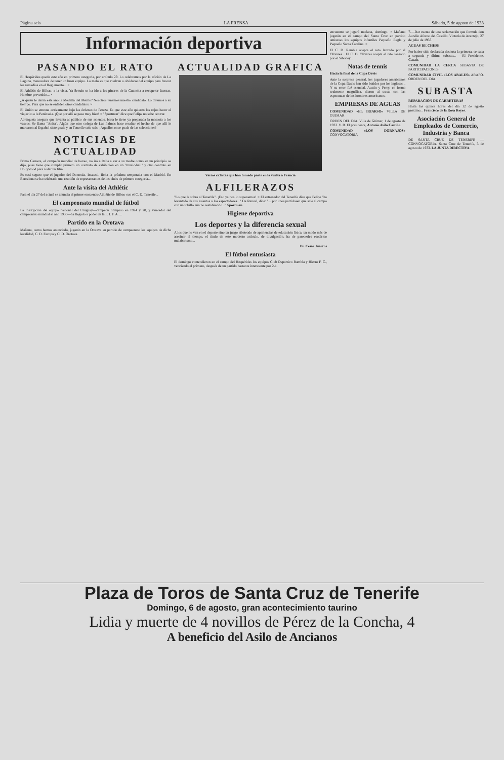Página seis LA PRENSA Sábado, 5 de agosto de 1933
Información deportiva
PASANDO EL RATO
El Hespérides queda este año en primera categoría, por artículo 29. Lo celebramos por la afición de La Laguna, merecedora de tener un buen equipo. Lo malo es que vuelvan a olvidarse del equipo para buscar los remedios en el Reglamento... ×
El Athlétic de Bilbao, a la vista. Ya Semán se ha ido a los pinares de la Guancha a recuperar fuerzas. Hombre prevenido... ×
¿A quién le darán este año la Medalla del Mérito? Nosotros tenemos nuestro candidato. Lo diremos a su tiempo. Para que no se enfaden otros candidatos. ×
El Unión se entrena activamente bajo las órdenes de Peraza. Es que este año quieren los rojos hacer el viajecito a la Península. ¡Que por allí se pasa muy bien! × "Sportman" dice que Felipe no sabe centrar.
Abrisqueta asegura que levanta al público de sus asientos. Iceta le tiene ya preparada la mascota a los vascos. Se llama "Anita". Algún que otro colega de Las Palmas hace resaltar el hecho de que allí le marcaron al Español siete goals y en Tenerife solo seis. ¡Aquellos once goals de las selecciones!
NOTICIAS DE ACTUALIDAD
Primo Carnera, el campeón mundial de boxeo, no irá a Italia a ver a su madre como en un principio se dijo, pues tiene que cumplir primero un contrato de exhibición en un "music-hall" y otro contrato en Hollywood para rodar un film...
Es casi seguro que el jugador del Donostia, Insausti, ficha la próxima temporada con el Madrid. En Barcelona se ha celebrado una reunión de representantes de los clubs de primera categoría...
Ante la visita del Athlétic
Para el día 27 del actual se anuncia el primer encuentro Athlétic de Bilbao con el C. D. Tenerife...
El campeonato mundial de fútbol
La inscripción del equipo nacional del Uruguay—campeón olímpico en 1924 y 28, y vencedor del campeonato mundial el año 1930—ha llegado a poder de la F. I. F. A. ...
Partido en la Orotava
Mañana, como hemos anunciado, jugarán en la Orotava en partido de campeonato los equipos de dicha localidad, C. D. Europa y C. D. Orotava.
ACTUALIDAD GRAFICA
Varios ciclistas que han tomado parte en la vuelta a Francia
ALFILERAZOS
"Lo que le sobra al Tenerife". ¡Eso ya nos lo suponemos! × El entrenador del Tenerife dice que Felipe "ha levantado de sus asientos a los espectadores..." De Rancel, dice: "... por unos partidosen que sale al campo con un tobillo aún no restablecido..." Sportman
Higiene deportiva
Los deportes y la diferencia sexual
A los que no ven en el deporte sino un juego ribeteado de apariencias de educación física, un modo más de asesinar al tiempo, el título de este modesto artículo, de divulgación, ha de parecerles esotérico malabarismo...
Dr. César Juarros
El fútbol entusiasta
El domingo contendieron en el campo del Hespérides los equipos Club Deportivo Rambla y Hierro F. C., venciendo el primero, después de un partido bastante interesante por 2-1.
encuentro se jugará mañana, domingo. × Mañana jugarán en el campo del Santa Cruz en partido amistoso los equipos infantiles Pequeño Regla y Pequeño Santa Catalina. ×
El C. D. Rambla acepta el reto lanzado por el Olivares... El C. D. Olivares acepta el reto lanzado por el Siboney...
Notas de tennis
Hacia la final de la Copa Davis
Ante la sorpresa general, los jugadores americanos de la Copa Davis han sido batidos por los ingleses... Y su error fué esencial. Austin y Perry, en forma realmente magnífica, dieron al traste con las esperanzas de los hombres americanos.
EMPRESAS DE AGUAS
COMUNIDAD «EL IRIARSO» VILLA DE GUIMAR
ORDEN DEL DIA. Villa de Güimar, 1 de agosto de 1933. V. B. El presidente, Antonio Avila Castillo.
COMUNIDAD «LOS DORNAJOS» CONVOCATORIA
7.—Dar cuenta de una reclamación que formula don Aurelio Afonso del Castillo. Victoria de Acentejo, 27 de julio de 1933.
AGUAS DE CHESE
Por haber sido declarada desierta la primera, se saca a segunda y última subasta... —El Presidente, Casais.
COMUNIDAD LA CERCA SUBASTA DE PARTICIPACIONES
COMUNIDAD CIVIL «LOS ABALES» ARAFO. ORDEN DEL DIA.
SUBASTA
REPARACION DE CARRETERAS
Hasta las quince horas del día 12 de agosto próximo... Francisco de la Rosa Reyes.
Asociación General de Empleados de Comercio, Industria y Banca
DE SANTA CRUZ DE TENERIFE — CONVOCATORIA. Santa Cruz de Tenerife, 3 de agosto de 1933. LA JUNTA DIRECTIVA.
Plaza de Toros de Santa Cruz de Tenerife
Domingo, 6 de agosto, gran acontecimiento taurino
Lidia y muerte de 4 novillos de Pérez de la Concha, 4
A beneficio del Asilo de Ancianos